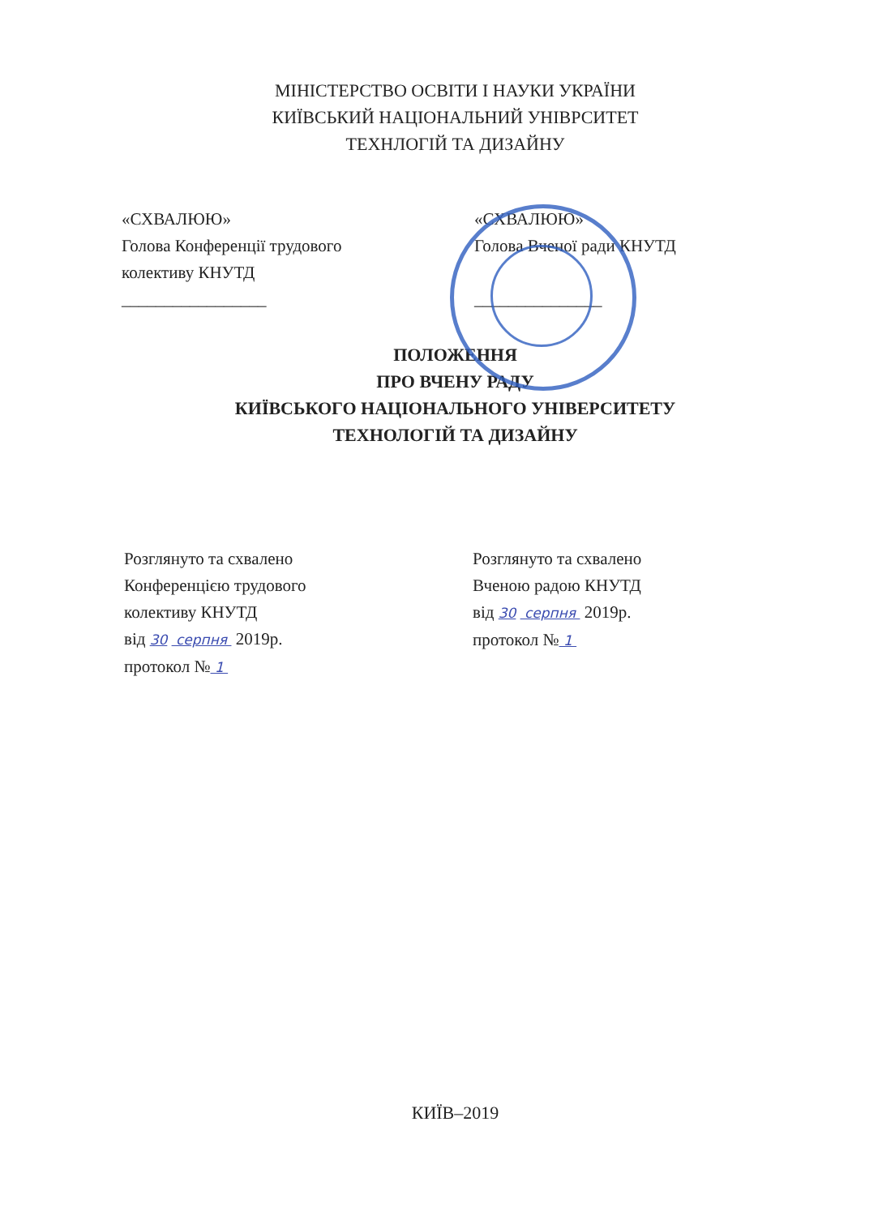МІНІСТЕРСТВО ОСВІТИ І НАУКИ УКРАЇНИ
КИЇВСЬКИЙ НАЦІОНАЛЬНИЙ УНІВРСИТЕТ
ТЕХНЛОГІЙ ТА ДИЗАЙНУ
«СХВАЛЮЮ»
Голова Конференції трудового
колективу КНУТД
_________________
«СХВАЛЮЮ»
Голова Вченої ради КНУТД
_______________
ПОЛОЖЕННЯ
ПРО ВЧЕНУ РАДУ
КИЇВСЬКОГО НАЦІОНАЛЬНОГО УНІВЕРСИТЕТУ
ТЕХНОЛОГІЙ ТА ДИЗАЙНУ
Розглянуто та схвалено
Конференцією трудового
колективу КНУТД
від 30 серпня 2019р.
протокол № 1
Розглянуто та схвалено
Вченою радою КНУТД
від 30 серпня 2019р.
протокол № 1
КИЇВ–2019